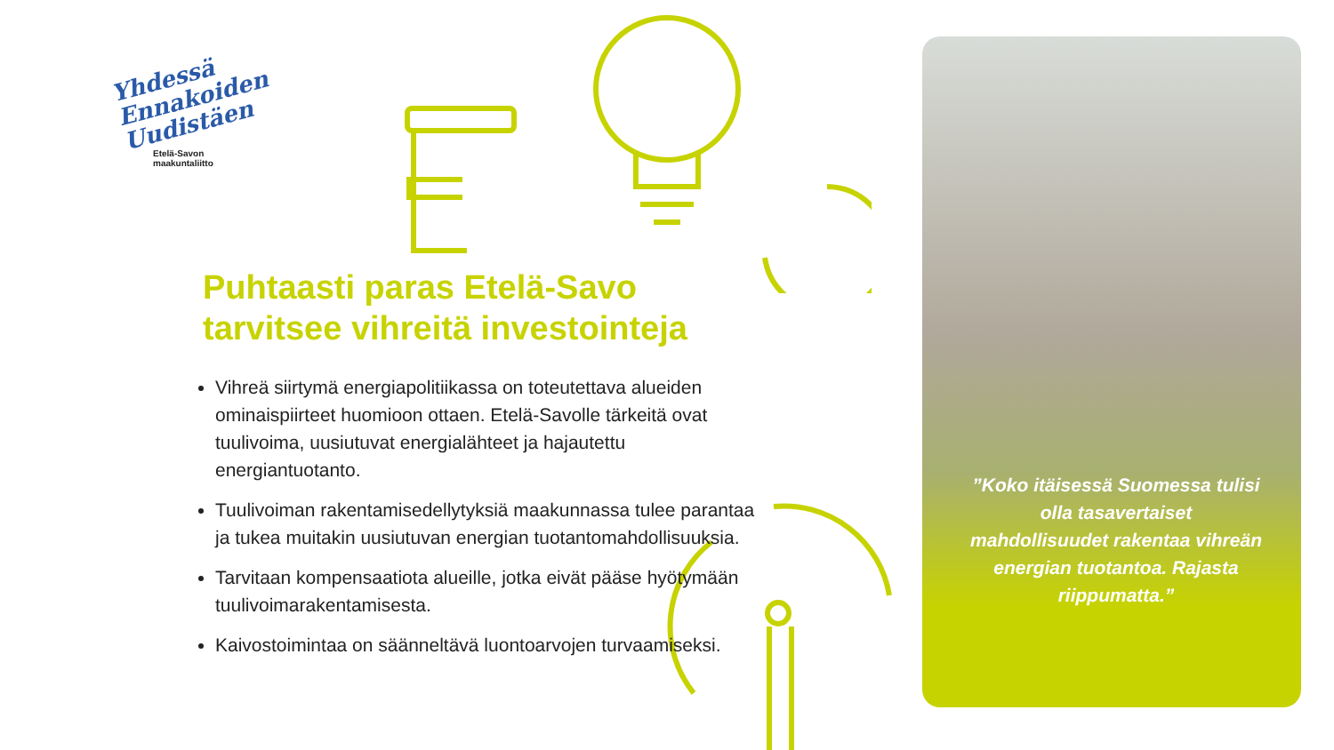Yhdessä
Ennakoiden
Uudistäen
Etelä-Savon
maakuntaliitto
Puhtaasti paras Etelä-Savo tarvitsee vihreitä investointeja
Vihreä siirtymä energiapolitiikassa on toteutettava alueiden ominaispiirteet huomioon ottaen. Etelä-Savolle tärkeitä ovat tuulivoima, uusiutuvat energialähteet ja hajautettu energiantuotanto.
Tuulivoiman rakentamisedellytyksiä maakunnassa tulee parantaa ja tukea muitakin uusiutuvan energian tuotantomahdollisuuksia.
Tarvitaan kompensaatiota alueille, jotka eivät pääse hyötymään tuulivoimarakentamisesta.
Kaivostoimintaa on säänneltävä luontoarvojen turvaamiseksi.
”Koko itäisessä Suomessa tulisi olla tasavertaiset mahdollisuudet rakentaa vihreän energian tuotantoa. Rajasta riippumatta.”